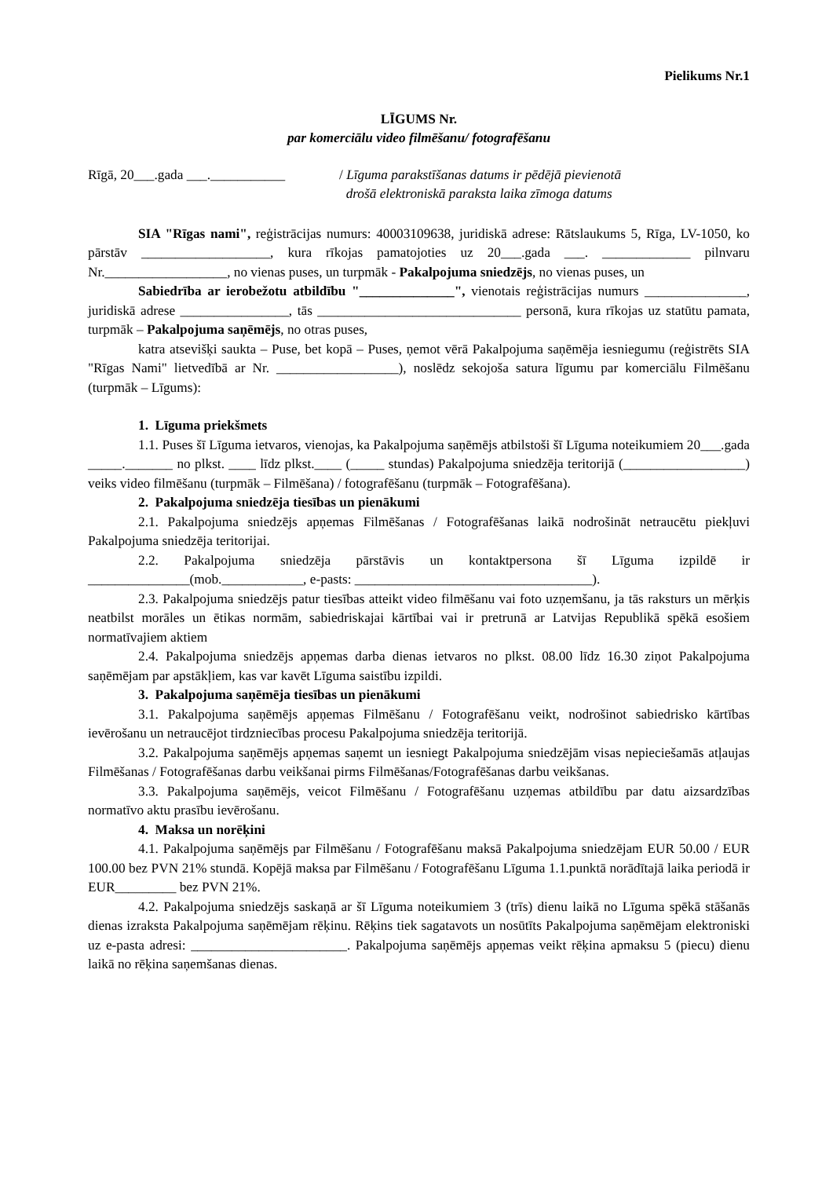Pielikums Nr.1
LĪGUMS Nr.
par komerciālu video filmēšanu/ fotografēšanu
Rīgā, 20___.gada ___.___________
/ Līguma parakstīšanas datums ir pēdējā pievienotā
drošā elektroniskā paraksta laika zīmoga datums
SIA "Rīgas nami", reģistrācijas numurs: 40003109638, juridiskā adrese: Rātslaukums 5, Rīga, LV-1050, ko pārstāv ___________________, kura rīkojas pamatojoties uz 20___.gada ___. _____________ pilnvaru Nr.__________________, no vienas puses, un turpmāk - Pakalpojuma sniedzējs, no vienas puses, un
Sabiedrība ar ierobežotu atbildību "______________", vienotais reģistrācijas numurs _______________, juridiskā adrese ________________, tās ______________________________ personā, kura rīkojas uz statūtu pamata, turpmāk – Pakalpojuma saņēmējs, no otras puses,
katra atsevišķi saukta – Puse, bet kopā – Puses, ņemot vērā Pakalpojuma saņēmēja iesniegumu (reģistrēts SIA "Rīgas Nami" lietvedībā ar Nr. __________________), noslēdz sekojoša satura līgumu par komerciālu Filmēšanu (turpmāk – Līgums):
1. Līguma priekšmets
1.1. Puses šī Līguma ietvaros, vienojas, ka Pakalpojuma saņēmējs atbilstoši šī Līguma noteikumiem 20___.gada _____._______ no plkst. ____ līdz plkst.____ (_____ stundas) Pakalpojuma sniedzēja teritorijā (__________________) veiks video filmēšanu (turpmāk – Filmēšana) / fotografēšanu (turpmāk – Fotografēšana).
2. Pakalpojuma sniedzēja tiesības un pienākumi
2.1. Pakalpojuma sniedzējs apņemas Filmēšanas / Fotografēšanas laikā nodrošināt netraucētu piekļuvi Pakalpojuma sniedzēja teritorijai.
2.2. Pakalpojuma sniedzēja pārstāvis un kontaktpersona šī Līguma izpildē ir _______________(mob.____________, e-pasts: ___________________________________).
2.3. Pakalpojuma sniedzējs patur tiesības atteikt video filmēšanu vai foto uzņemšanu, ja tās raksturs un mērķis neatbilst morāles un ētikas normām, sabiedriskajai kārtībai vai ir pretrunā ar Latvijas Republikā spēkā esošiem normatīvajiem aktiem
2.4. Pakalpojuma sniedzējs apņemas darba dienas ietvaros no plkst. 08.00 līdz 16.30 ziņot Pakalpojuma saņēmējam par apstākļiem, kas var kavēt Līguma saistību izpildi.
3. Pakalpojuma saņēmēja tiesības un pienākumi
3.1. Pakalpojuma saņēmējs apņemas Filmēšanu / Fotografēšanu veikt, nodrošinot sabiedrisko kārtības ievērošanu un netraucējot tirdzniecības procesu Pakalpojuma sniedzēja teritorijā.
3.2. Pakalpojuma saņēmējs apņemas saņemt un iesniegt Pakalpojuma sniedzējām visas nepieciešamās atļaujas Filmēšanas / Fotografēšanas darbu veikšanai pirms Filmēšanas/Fotografēšanas darbu veikšanas.
3.3. Pakalpojuma saņēmējs, veicot Filmēšanu / Fotografēšanu uzņemas atbildību par datu aizsardzības normatīvo aktu prasību ievērošanu.
4. Maksa un norēķini
4.1. Pakalpojuma saņēmējs par Filmēšanu / Fotografēšanu maksā Pakalpojuma sniedzējam EUR 50.00 / EUR 100.00 bez PVN 21% stundā. Kopējā maksa par Filmēšanu / Fotografēšanu Līguma 1.1.punktā norādītajā laika periodā ir EUR_________ bez PVN 21%.
4.2. Pakalpojuma sniedzējs saskaņā ar šī Līguma noteikumiem 3 (trīs) dienu laikā no Līguma spēkā stāšanās dienas izraksta Pakalpojuma saņēmējam rēķinu. Rēķins tiek sagatavots un nosūtīts Pakalpojuma saņēmējam elektroniski uz e-pasta adresi: _______________________. Pakalpojuma saņēmējs apņemas veikt rēķina apmaksu 5 (piecu) dienu laikā no rēķina saņemšanas dienas.